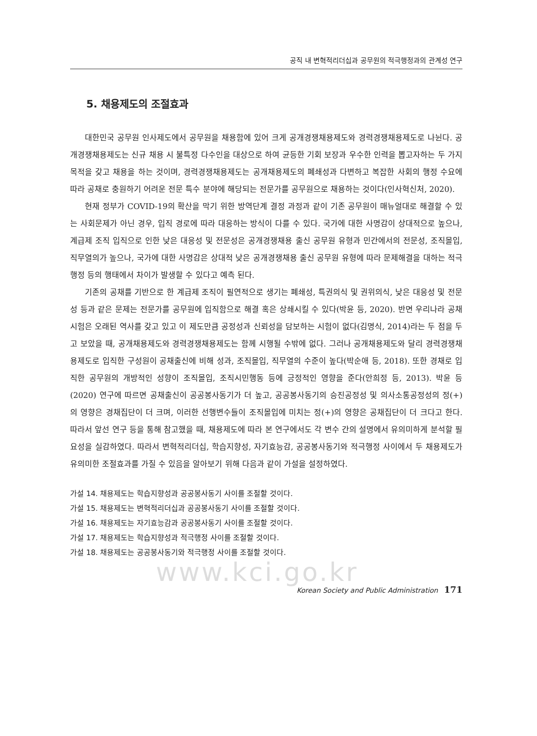공직 내 변혁적리더십과 공무원의 적극행정과의 관계성 연구
5. 채용제도의 조절효과
대한민국 공무원 인사제도에서 공무원을 채용함에 있어 크게 공개경쟁채용제도와 경력경쟁채용제도로 나뉜다. 공개경쟁채용제도는 신규 채용 시 불특정 다수인을 대상으로 하여 균등한 기회 보장과 우수한 인력을 뽑고자하는 두 가지 목적을 갖고 채용을 하는 것이며, 경력경쟁채용제도는 공개채용제도의 폐쇄성과 다변하고 복잡한 사회의 행정 수요에 따라 공채로 충원하기 어려운 전문 특수 분야에 해당되는 전문가를 공무원으로 채용하는 것이다(인사혁신처, 2020).
현재 정부가 COVID-19의 확산을 막기 위한 방역단계 결정 과정과 같이 기존 공무원이 매뉴얼대로 해결할 수 있는 사회문제가 아닌 경우, 입직 경로에 따라 대응하는 방식이 다를 수 있다. 국가에 대한 사명감이 상대적으로 높으나, 계급제 조직 입직으로 인한 낮은 대응성 및 전문성은 공개경쟁채용 출신 공무원 유형과 민간에서의 전문성, 조직몰입, 직무열의가 높으나, 국가에 대한 사명감은 상대적 낮은 공개경쟁채용 출신 공무원 유형에 따라 문제해결을 대하는 적극행정 등의 행태에서 차이가 발생할 수 있다고 예측 된다.
기존의 공채를 기반으로 한 계급제 조직이 필연적으로 생기는 폐쇄성, 특권의식 및 권위의식, 낮은 대응성 및 전문성 등과 같은 문제는 전문가를 공무원에 입직함으로 해결 혹은 상쇄시킬 수 있다(박윤 등, 2020). 반면 우리나라 공채시험은 오래된 역사를 갖고 있고 이 제도만큼 공정성과 신뢰성을 담보하는 시험이 없다(김명식, 2014)라는 두 점을 두고 보았을 때, 공개채용제도와 경력경쟁채용제도는 함께 시행될 수밖에 없다. 그러나 공개채용제도와 달리 경력경쟁채용제도로 입직한 구성원이 공채출신에 비해 성과, 조직몰입, 직무열의 수준이 높다(박순애 등, 2018). 또한 경채로 입직한 공무원의 개방적인 성향이 조직몰입, 조직시민행동 등에 긍정적인 영향을 준다(안희정 등, 2013). 박윤 등 (2020) 연구에 따르면 공채출신이 공공봉사동기가 더 높고, 공공봉사동기의 승진공정성 및 의사소통공정성의 정(+)의 영향은 경채집단이 더 크며, 이러한 선행변수들이 조직몰입에 미치는 정(+)의 영향은 공채집단이 더 크다고 한다. 따라서 앞선 연구 등을 통해 참고했을 때, 채용제도에 따라 본 연구에서도 각 변수 간의 설명에서 유의미하게 분석할 필요성을 실감하였다. 따라서 변혁적리더십, 학습지향성, 자기효능감, 공공봉사동기와 적극행정 사이에서 두 채용제도가 유의미한 조절효과를 가질 수 있음을 알아보기 위해 다음과 같이 가설을 설정하였다.
가설 14. 채용제도는 학습지향성과 공공봉사동기 사이를 조절할 것이다.
가설 15. 채용제도는 변혁적리더십과 공공봉사동기 사이를 조절할 것이다.
가설 16. 채용제도는 자기효능감과 공공봉사동기 사이를 조절할 것이다.
가설 17. 채용제도는 학습지향성과 적극행정 사이를 조절할 것이다.
가설 18. 채용제도는 공공봉사동기와 적극행정 사이를 조절할 것이다.
www.kci.go.kr
Korean Society and Public Administration 171